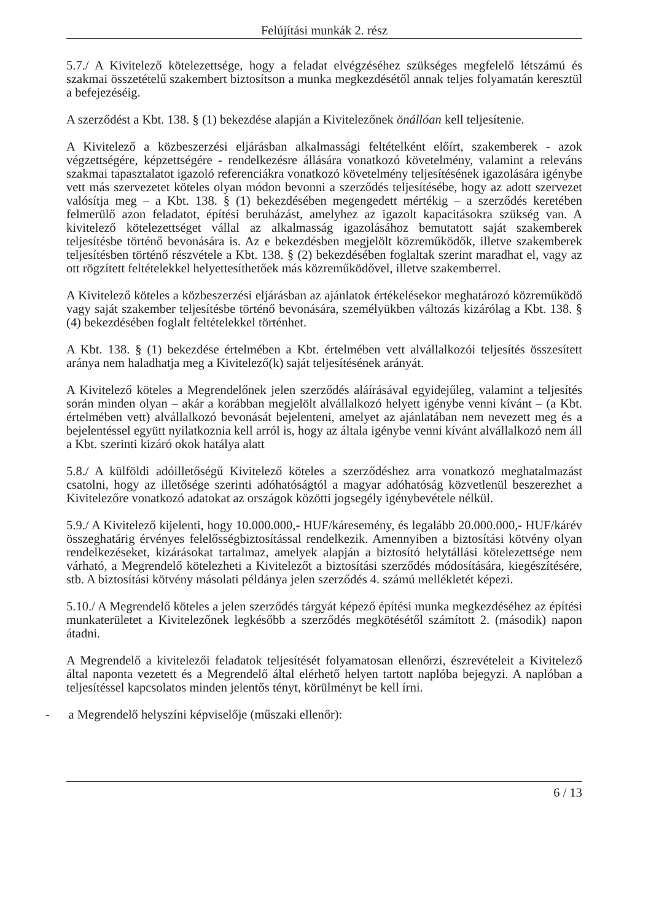Felújítási munkák 2. rész
5.7./ A Kivitelező kötelezettsége, hogy a feladat elvégzéséhez szükséges megfelelő létszámú és szakmai összetételű szakembert biztosítson a munka megkezdésétől annak teljes folyamatán keresztül a befejezéséig.
A szerződést a Kbt. 138. § (1) bekezdése alapján a Kivitelezőnek önállóan kell teljesítenie.
A Kivitelező a közbeszerzési eljárásban alkalmassági feltételként előírt, szakemberek - azok végzettségére, képzettségére - rendelkezésre állására vonatkozó követelmény, valamint a releváns szakmai tapasztalatot igazoló referenciákra vonatkozó követelmény teljesítésének igazolására igénybe vett más szervezetet köteles olyan módon bevonni a szerződés teljesítésébe, hogy az adott szervezet valósítja meg – a Kbt. 138. § (1) bekezdésében megengedett mértékig – a szerződés keretében felmerülő azon feladatot, építési beruházást, amelyhez az igazolt kapacitásokra szükség van. A kivitelező kötelezettséget vállal az alkalmasság igazolásához bemutatott saját szakemberek teljesítésbe történő bevonására is. Az e bekezdésben megjelölt közreműködők, illetve szakemberek teljesítésben történő részvétele a Kbt. 138. § (2) bekezdésében foglaltak szerint maradhat el, vagy az ott rögzített feltételekkel helyettesíthetőek más közreműködővel, illetve szakemberrel.
A Kivitelező köteles a közbeszerzési eljárásban az ajánlatok értékelésekor meghatározó közreműködő vagy saját szakember teljesítésbe történő bevonására, személyükben változás kizárólag a Kbt. 138. § (4) bekezdésében foglalt feltételekkel történhet.
A Kbt. 138. § (1) bekezdése értelmében a Kbt. értelmében vett alvállalkozói teljesítés összesített aránya nem haladhatja meg a Kivitelező(k) saját teljesítésének arányát.
A Kivitelező köteles a Megrendelőnek jelen szerződés aláírásával egyidejűleg, valamint a teljesítés során minden olyan – akár a korábban megjelölt alvállalkozó helyett igénybe venni kívánt – (a Kbt. értelmében vett) alvállalkozó bevonását bejelenteni, amelyet az ajánlatában nem nevezett meg és a bejelentéssel együtt nyilatkoznia kell arról is, hogy az általa igénybe venni kívánt alvállalkozó nem áll a Kbt. szerinti kizáró okok hatálya alatt
5.8./ A külföldi adóilletőségű Kivitelező köteles a szerződéshez arra vonatkozó meghatalmazást csatolni, hogy az illetősége szerinti adóhatóságtól a magyar adóhatóság közvetlenül beszerezhet a Kivitelezőre vonatkozó adatokat az országok közötti jogsegély igénybevétele nélkül.
5.9./ A Kivitelező kijelenti, hogy 10.000.000,- HUF/káresemény, és legalább 20.000.000,- HUF/kárév összeghatárig érvényes felelősségbiztosítással rendelkezik. Amennyiben a biztosítási kötvény olyan rendelkezéseket, kizárásokat tartalmaz, amelyek alapján a biztosító helytállási kötelezettsége nem várható, a Megrendelő kötelezheti a Kivitelezőt a biztosítási szerződés módosítására, kiegészítésére, stb. A biztosítási kötvény másolati példánya jelen szerződés 4. számú mellékletét képezi.
5.10./ A Megrendelő köteles a jelen szerződés tárgyát képező építési munka megkezdéséhez az építési munkaterületet a Kivitelezőnek legkésőbb a szerződés megkötésétől számított 2. (második) napon átadni.
A Megrendelő a kivitelezői feladatok teljesítését folyamatosan ellenőrzi, észrevételeit a Kivitelező által naponta vezetett és a Megrendelő által elérhető helyen tartott naplóba bejegyzi. A naplóban a teljesítéssel kapcsolatos minden jelentős tényt, körülményt be kell írni.
- a Megrendelő helyszíni képviselője (műszaki ellenőr):
6 / 13